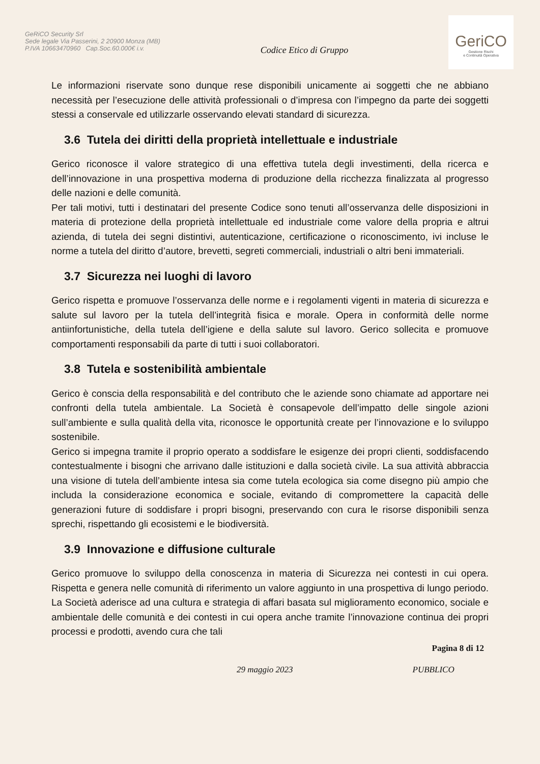GeRiCO Security Srl
Sede legale Via Passerini, 2 20900 Monza (MB)
P.IVA 10663470960 Cap.Soc.60.000€ i.v.
Codice Etico di Gruppo
GeriCO
Gestione Rischi
e Continuità Operativa
Le informazioni riservate sono dunque rese disponibili unicamente ai soggetti che ne abbiano necessità per l’esecuzione delle attività professionali o d’impresa con l’impegno da parte dei soggetti stessi a conservale ed utilizzarle osservando elevati standard di sicurezza.
3.6 Tutela dei diritti della proprietà intellettuale e industriale
Gerico riconosce il valore strategico di una effettiva tutela degli investimenti, della ricerca e dell’innovazione in una prospettiva moderna di produzione della ricchezza finalizzata al progresso delle nazioni e delle comunità.
Per tali motivi, tutti i destinatari del presente Codice sono tenuti all’osservanza delle disposizioni in materia di protezione della proprietà intellettuale ed industriale come valore della propria e altrui azienda, di tutela dei segni distintivi, autenticazione, certificazione o riconoscimento, ivi incluse le norme a tutela del diritto d’autore, brevetti, segreti commerciali, industriali o altri beni immateriali.
3.7 Sicurezza nei luoghi di lavoro
Gerico rispetta e promuove l’osservanza delle norme e i regolamenti vigenti in materia di sicurezza e salute sul lavoro per la tutela dell’integrità fisica e morale. Opera in conformità delle norme antiinfortunistiche, della tutela dell’igiene e della salute sul lavoro. Gerico sollecita e promuove comportamenti responsabili da parte di tutti i suoi collaboratori.
3.8 Tutela e sostenibilità ambientale
Gerico è conscia della responsabilità e del contributo che le aziende sono chiamate ad apportare nei confronti della tutela ambientale. La Società è consapevole dell’impatto delle singole azioni sull’ambiente e sulla qualità della vita, riconosce le opportunità create per l’innovazione e lo sviluppo sostenibile.
Gerico si impegna tramite il proprio operato a soddisfare le esigenze dei propri clienti, soddisfacendo contestualmente i bisogni che arrivano dalle istituzioni e dalla società civile. La sua attività abbraccia una visione di tutela dell’ambiente intesa sia come tutela ecologica sia come disegno più ampio che includa la considerazione economica e sociale, evitando di compromettere la capacità delle generazioni future di soddisfare i propri bisogni, preservando con cura le risorse disponibili senza sprechi, rispettando gli ecosistemi e le biodiversità.
3.9 Innovazione e diffusione culturale
Gerico promuove lo sviluppo della conoscenza in materia di Sicurezza nei contesti in cui opera. Rispetta e genera nelle comunità di riferimento un valore aggiunto in una prospettiva di lungo periodo. La Società aderisce ad una cultura e strategia di affari basata sul miglioramento economico, sociale e ambientale delle comunità e dei contesti in cui opera anche tramite l’innovazione continua dei propri processi e prodotti, avendo cura che tali
Pagina 8 di 12
29 maggio 2023 PUBBLICO